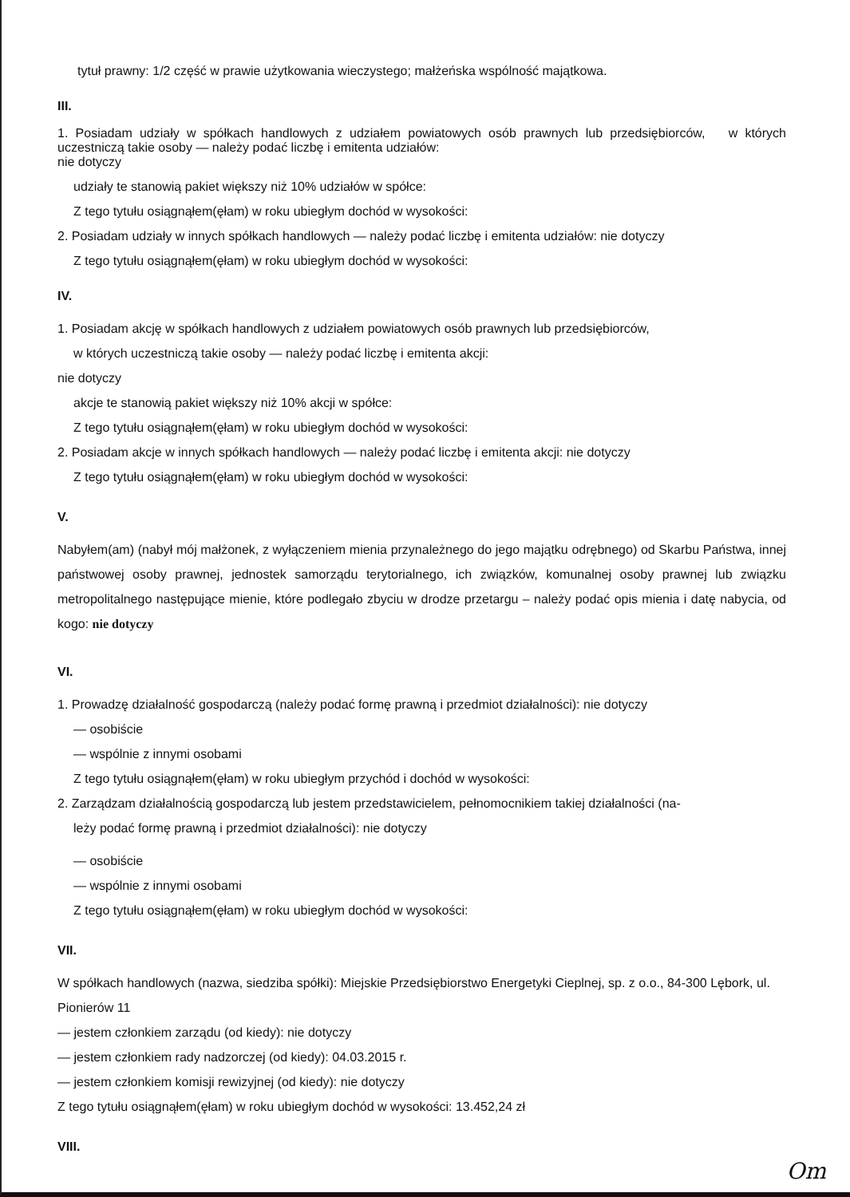tytuł prawny: 1/2 część w prawie użytkowania wieczystego; małżeńska wspólność majątkowa.
III.
1. Posiadam udziały w spółkach handlowych z udziałem powiatowych osób prawnych lub przedsiębiorców, w których uczestniczą takie osoby — należy podać liczbę i emitenta udziałów:
nie dotyczy
udziały te stanowią pakiet większy niż 10% udziałów w spółce:
Z tego tytułu osiągnąłem(ęłam) w roku ubiegłym dochód w wysokości:
2. Posiadam udziały w innych spółkach handlowych — należy podać liczbę i emitenta udziałów: nie dotyczy
Z tego tytułu osiągnąłem(ęłam) w roku ubiegłym dochód w wysokości:
IV.
1. Posiadam akcję w spółkach handlowych z udziałem powiatowych osób prawnych lub przedsiębiorców,
w których uczestniczą takie osoby — należy podać liczbę i emitenta akcji:
nie dotyczy
akcje te stanowią pakiet większy niż 10% akcji w spółce:
Z tego tytułu osiągnąłem(ęłam) w roku ubiegłym dochód w wysokości:
2. Posiadam akcje w innych spółkach handlowych — należy podać liczbę i emitenta akcji: nie dotyczy
Z tego tytułu osiągnąłem(ęłam) w roku ubiegłym dochód w wysokości:
V.
Nabyłem(am) (nabył mój małżonek, z wyłączeniem mienia przynależnego do jego majątku odrębnego) od Skarbu Państwa, innej państwowej osoby prawnej, jednostek samorządu terytorialnego, ich związków, komunalnej osoby prawnej lub związku metropolitalnego następujące mienie, które podlegało zbyciu w drodze przetargu – należy podać opis mienia i datę nabycia, od kogo: nie dotyczy
VI.
1. Prowadzę działalność gospodarczą (należy podać formę prawną i przedmiot działalności): nie dotyczy
— osobiście
— wspólnie z innymi osobami
Z tego tytułu osiągnąłem(ęłam) w roku ubiegłym przychód i dochód w wysokości:
2. Zarządzam działalnością gospodarczą lub jestem przedstawicielem, pełnomocnikiem takiej działalności (na-
leży podać formę prawną i przedmiot działalności): nie dotyczy
— osobiście
— wspólnie z innymi osobami
Z tego tytułu osiągnąłem(ęłam) w roku ubiegłym dochód w wysokości:
VII.
W spółkach handlowych (nazwa, siedziba spółki): Miejskie Przedsiębiorstwo Energetyki Cieplnej, sp. z o.o., 84-300 Lębork, ul. Pionierów 11
— jestem członkiem zarządu (od kiedy): nie dotyczy
— jestem członkiem rady nadzorczej (od kiedy): 04.03.2015 r.
— jestem członkiem komisji rewizyjnej (od kiedy): nie dotyczy
Z tego tytułu osiągnąłem(ęłam) w roku ubiegłym dochód w wysokości: 13.452,24 zł
VIII.
Om